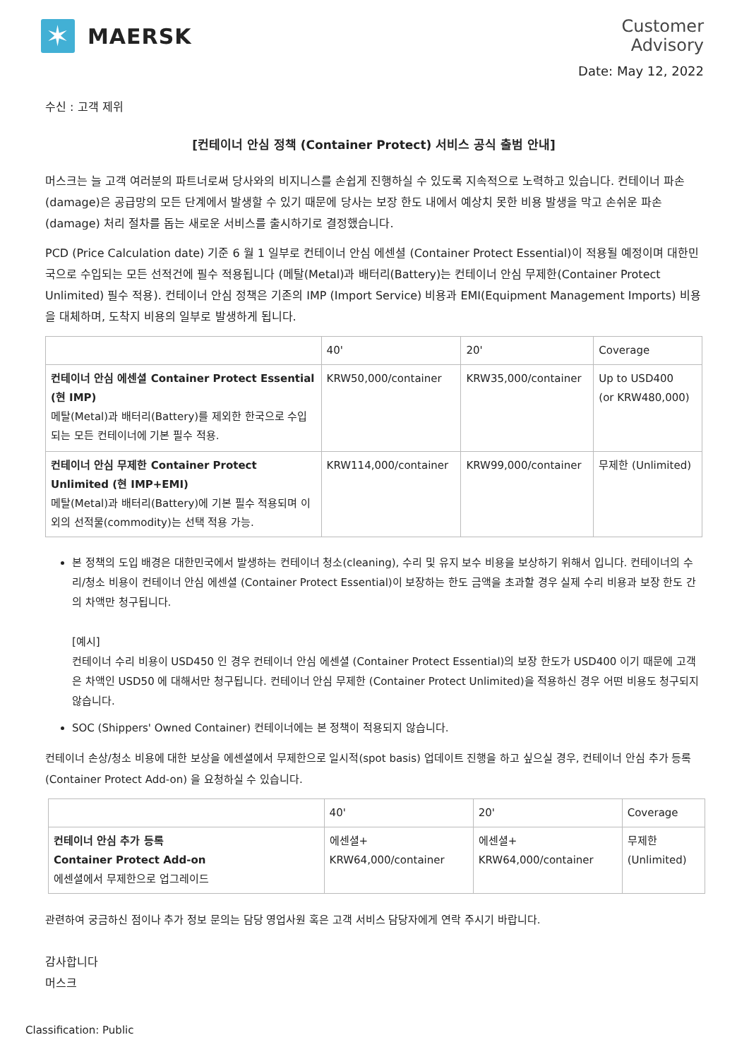✶
MAERSK
Customer
Advisory
Date: May 12, 2022
수신 : 고객 제위
[컨테이너 안심 정책 (Container Protect) 서비스 공식 출범 안내]
머스크는 늘 고객 여러분의 파트너로써 당사와의 비지니스를 손쉽게 진행하실 수 있도록 지속적으로 노력하고 있습니다. 컨테이너 파손(damage)은 공급망의 모든 단계에서 발생할 수 있기 때문에 당사는 보장 한도 내에서 예상치 못한 비용 발생을 막고 손쉬운 파손(damage) 처리 절차를 돕는 새로운 서비스를 출시하기로 결정했습니다.
PCD (Price Calculation date) 기준 6 월 1 일부로 컨테이너 안심 에센셜 (Container Protect Essential)이 적용될 예정이며 대한민국으로 수입되는 모든 선적건에 필수 적용됩니다 (메탈(Metal)과 배터리(Battery)는 컨테이너 안심 무제한(Container Protect Unlimited) 필수 적용). 컨테이너 안심 정책은 기존의 IMP (Import Service) 비용과 EMI(Equipment Management Imports) 비용을 대체하며, 도착지 비용의 일부로 발생하게 됩니다.
| | 40' | 20' | Coverage |
| 컨테이너 안심 에센셜 Container Protect Essential (현 IMP) 메탈(Metal)과 배터리(Battery)를 제외한 한국으로 수입되는 모든 컨테이너에 기본 필수 적용. | KRW50,000/container | KRW35,000/container | Up to USD400 (or KRW480,000) |
| 컨테이너 안심 무제한 Container Protect Unlimited (현 IMP+EMI) 메탈(Metal)과 배터리(Battery)에 기본 필수 적용되며 이외의 선적물(commodity)는 선택 적용 가능. | KRW114,000/container | KRW99,000/container | 무제한 (Unlimited) |
본 정책의 도입 배경은 대한민국에서 발생하는 컨테이너 청소(cleaning), 수리 및 유지 보수 비용을 보상하기 위해서 입니다. 컨테이너의 수리/청소 비용이 컨테이너 안심 에센셜 (Container Protect Essential)이 보장하는 한도 금액을 초과할 경우 실제 수리 비용과 보장 한도 간의 차액만 청구됩니다.
[예시]
컨테이너 수리 비용이 USD450 인 경우 컨테이너 안심 에센셜 (Container Protect Essential)의 보장 한도가 USD400 이기 때문에 고객은 차액인 USD50 에 대해서만 청구됩니다. 컨테이너 안심 무제한 (Container Protect Unlimited)을 적용하신 경우 어떤 비용도 청구되지 않습니다.
SOC (Shippers' Owned Container) 컨테이너에는 본 정책이 적용되지 않습니다.
컨테이너 손상/청소 비용에 대한 보상을 에센셜에서 무제한으로 일시적(spot basis) 업데이트 진행을 하고 싶으실 경우, 컨테이너 안심 추가 등록 (Container Protect Add-on) 을 요청하실 수 있습니다.
| | 40' | 20' | Coverage |
| 컨테이너 안심 추가 등록 Container Protect Add-on 에센셜에서 무제한으로 업그레이드 | 에센셜+ KRW64,000/container | 에센셜+ KRW64,000/container | 무제한 (Unlimited) |
관련하여 궁금하신 점이나 추가 정보 문의는 담당 영업사원 혹은 고객 서비스 담당자에게 연락 주시기 바랍니다.
감사합니다
머스크
Classification: Public